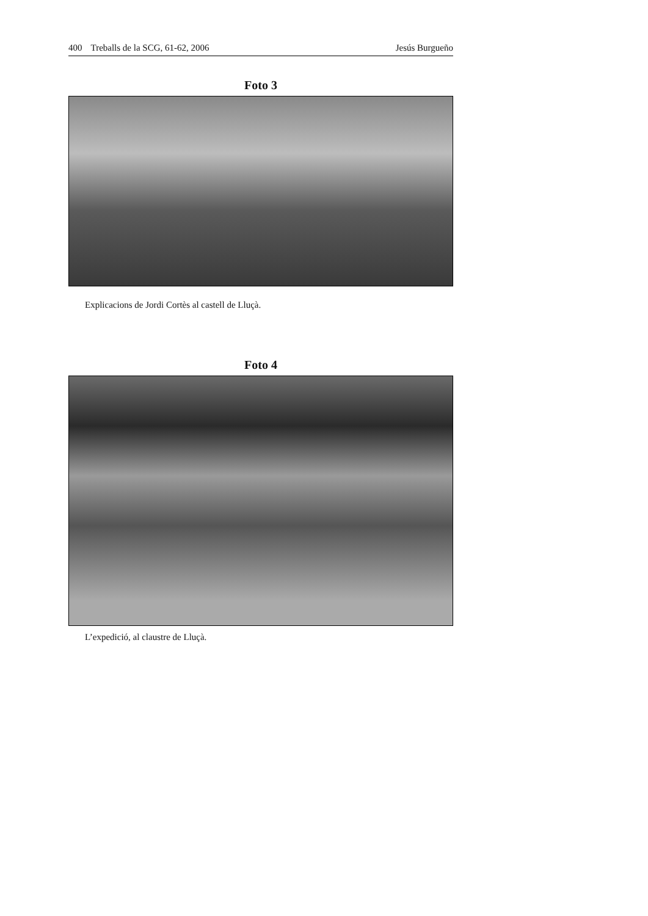400 Treballs de la SCG, 61-62, 2006
Jesús Burgueño
Foto 3
Explicacions de Jordi Cortès al castell de Lluçà.
Foto 4
L’expedició, al claustre de Lluçà.